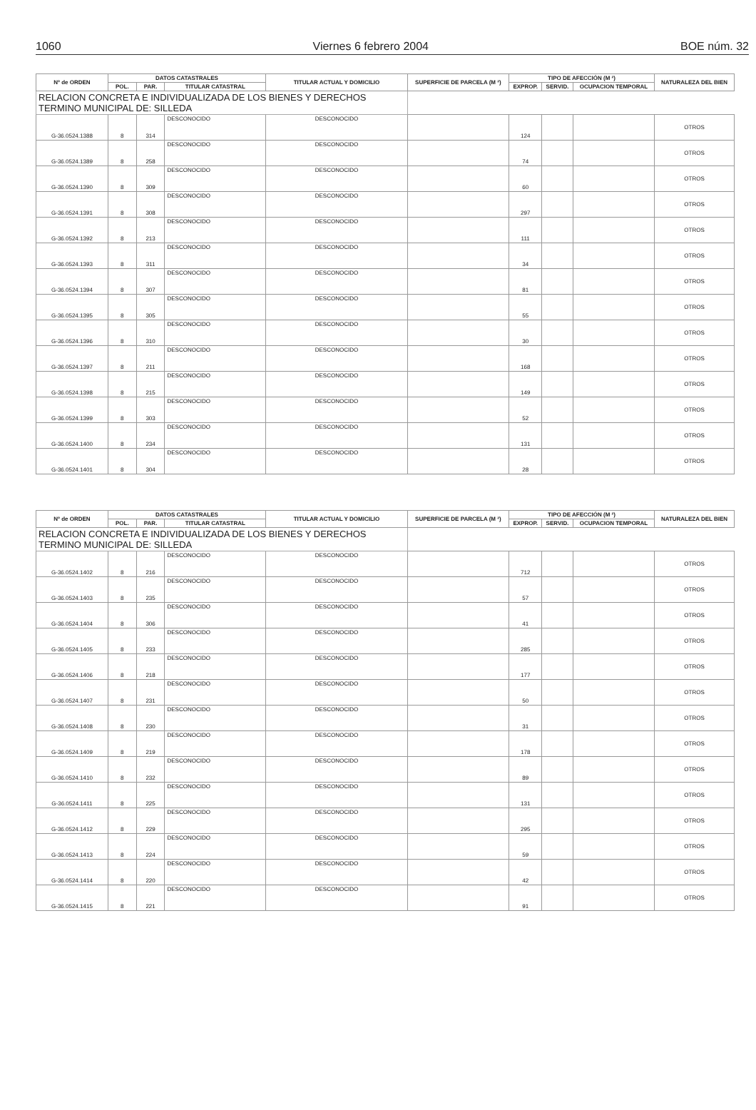1060 Viernes 6 febrero 2004 BOE núm. 32
| Nº de ORDEN | DATOS CATASTRALES | | | TITULAR ACTUAL Y DOMICILIO | SUPERFICIE DE PARCELA (M ²) | TIPO DE AFECCIÓN (M ²) | | | NATURALEZA DEL BIEN |
| --- | --- | --- | --- | --- | --- | --- | --- | --- | --- |
| | POL. | PAR. | TITULAR CATASTRAL | | | EXPROP. | SERVID. | OCUPACION TEMPORAL | |
| RELACION CONCRETA E INDIVIDUALIZADA DE LOS BIENES Y DERECHOS TERMINO MUNICIPAL DE: SILLEDA | | | | | | | | | |
| G-36.0524.1388 | 8 | 314 | DESCONOCIDO | DESCONOCIDO | | 124 | | | OTROS |
| G-36.0524.1389 | 8 | 258 | DESCONOCIDO | DESCONOCIDO | | 74 | | | OTROS |
| G-36.0524.1390 | 8 | 309 | DESCONOCIDO | DESCONOCIDO | | 60 | | | OTROS |
| G-36.0524.1391 | 8 | 308 | DESCONOCIDO | DESCONOCIDO | | 297 | | | OTROS |
| G-36.0524.1392 | 8 | 213 | DESCONOCIDO | DESCONOCIDO | | 111 | | | OTROS |
| G-36.0524.1393 | 8 | 311 | DESCONOCIDO | DESCONOCIDO | | 34 | | | OTROS |
| G-36.0524.1394 | 8 | 307 | DESCONOCIDO | DESCONOCIDO | | 81 | | | OTROS |
| G-36.0524.1395 | 8 | 305 | DESCONOCIDO | DESCONOCIDO | | 55 | | | OTROS |
| G-36.0524.1396 | 8 | 310 | DESCONOCIDO | DESCONOCIDO | | 30 | | | OTROS |
| G-36.0524.1397 | 8 | 211 | DESCONOCIDO | DESCONOCIDO | | 168 | | | OTROS |
| G-36.0524.1398 | 8 | 215 | DESCONOCIDO | DESCONOCIDO | | 149 | | | OTROS |
| G-36.0524.1399 | 8 | 303 | DESCONOCIDO | DESCONOCIDO | | 52 | | | OTROS |
| G-36.0524.1400 | 8 | 234 | DESCONOCIDO | DESCONOCIDO | | 131 | | | OTROS |
| G-36.0524.1401 | 8 | 304 | DESCONOCIDO | DESCONOCIDO | | 28 | | | OTROS |
| Nº de ORDEN | DATOS CATASTRALES | | | TITULAR ACTUAL Y DOMICILIO | SUPERFICIE DE PARCELA (M ²) | TIPO DE AFECCIÓN (M ²) | | | NATURALEZA DEL BIEN |
| --- | --- | --- | --- | --- | --- | --- | --- | --- | --- |
| | POL. | PAR. | TITULAR CATASTRAL | | | EXPROP. | SERVID. | OCUPACION TEMPORAL | |
| RELACION CONCRETA E INDIVIDUALIZADA DE LOS BIENES Y DERECHOS TERMINO MUNICIPAL DE: SILLEDA | | | | | | | | | |
| G-36.0524.1402 | 8 | 216 | DESCONOCIDO | DESCONOCIDO | | 712 | | | OTROS |
| G-36.0524.1403 | 8 | 235 | DESCONOCIDO | DESCONOCIDO | | 57 | | | OTROS |
| G-36.0524.1404 | 8 | 306 | DESCONOCIDO | DESCONOCIDO | | 41 | | | OTROS |
| G-36.0524.1405 | 8 | 233 | DESCONOCIDO | DESCONOCIDO | | 285 | | | OTROS |
| G-36.0524.1406 | 8 | 218 | DESCONOCIDO | DESCONOCIDO | | 177 | | | OTROS |
| G-36.0524.1407 | 8 | 231 | DESCONOCIDO | DESCONOCIDO | | 50 | | | OTROS |
| G-36.0524.1408 | 8 | 230 | DESCONOCIDO | DESCONOCIDO | | 31 | | | OTROS |
| G-36.0524.1409 | 8 | 219 | DESCONOCIDO | DESCONOCIDO | | 178 | | | OTROS |
| G-36.0524.1410 | 8 | 232 | DESCONOCIDO | DESCONOCIDO | | 89 | | | OTROS |
| G-36.0524.1411 | 8 | 225 | DESCONOCIDO | DESCONOCIDO | | 131 | | | OTROS |
| G-36.0524.1412 | 8 | 229 | DESCONOCIDO | DESCONOCIDO | | 295 | | | OTROS |
| G-36.0524.1413 | 8 | 224 | DESCONOCIDO | DESCONOCIDO | | 59 | | | OTROS |
| G-36.0524.1414 | 8 | 220 | DESCONOCIDO | DESCONOCIDO | | 42 | | | OTROS |
| G-36.0524.1415 | 8 | 221 | DESCONOCIDO | DESCONOCIDO | | 91 | | | OTROS |